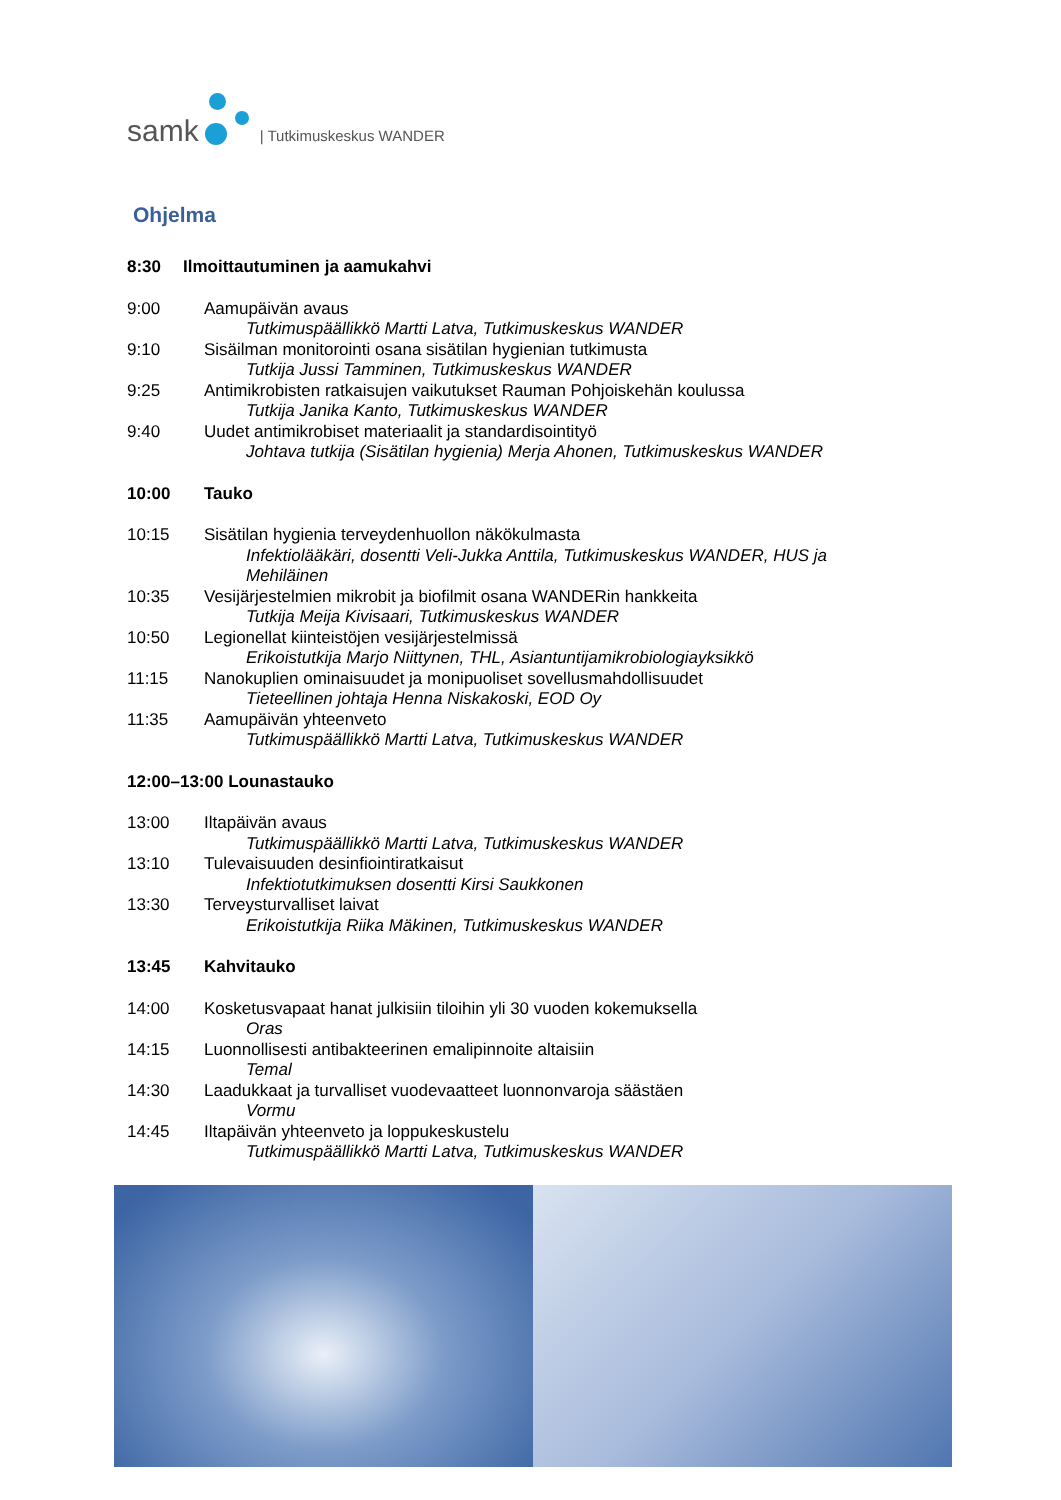samk
| Tutkimuskeskus WANDER
Ohjelma
8:30 Ilmoittautuminen ja aamukahvi
9:00 Aamupäivän avaus
Tutkimuspäällikkö Martti Latva, Tutkimuskeskus WANDER
9:10 Sisäilman monitorointi osana sisätilan hygienian tutkimusta
Tutkija Jussi Tamminen, Tutkimuskeskus WANDER
9:25 Antimikrobisten ratkaisujen vaikutukset Rauman Pohjoiskehän koulussa
Tutkija Janika Kanto, Tutkimuskeskus WANDER
9:40 Uudet antimikrobiset materiaalit ja standardisointityö
Johtava tutkija (Sisätilan hygienia) Merja Ahonen, Tutkimuskeskus WANDER
10:00 Tauko
10:15 Sisätilan hygienia terveydenhuollon näkökulmasta
Infektiolääkäri, dosentti Veli-Jukka Anttila, Tutkimuskeskus WANDER, HUS ja Mehiläinen
10:35 Vesijärjestelmien mikrobit ja biofilmit osana WANDERin hankkeita
Tutkija Meija Kivisaari, Tutkimuskeskus WANDER
10:50 Legionellat kiinteistöjen vesijärjestelmissä
Erikoistutkija Marjo Niittynen, THL, Asiantuntijamikrobiologiayksikkö
11:15 Nanokuplien ominaisuudet ja monipuoliset sovellusmahdollisuudet
Tieteellinen johtaja Henna Niskakoski, EOD Oy
11:35 Aamupäivän yhteenveto
Tutkimuspäällikkö Martti Latva, Tutkimuskeskus WANDER
12:00–13:00 Lounastauko
13:00 Iltapäivän avaus
Tutkimuspäällikkö Martti Latva, Tutkimuskeskus WANDER
13:10 Tulevaisuuden desinfiointiratkaisut
Infektiotutkimuksen dosentti Kirsi Saukkonen
13:30 Terveysturvalliset laivat
Erikoistutkija Riika Mäkinen, Tutkimuskeskus WANDER
13:45 Kahvitauko
14:00 Kosketusvapaat hanat julkisiin tiloihin yli 30 vuoden kokemuksella
Oras
14:15 Luonnollisesti antibakteerinen emalipinnoite altaisiin
Temal
14:30 Laadukkaat ja turvalliset vuodevaatteet luonnonvaroja säästäen
Vormu
14:45 Iltapäivän yhteenveto ja loppukeskustelu
Tutkimuspäällikkö Martti Latva, Tutkimuskeskus WANDER